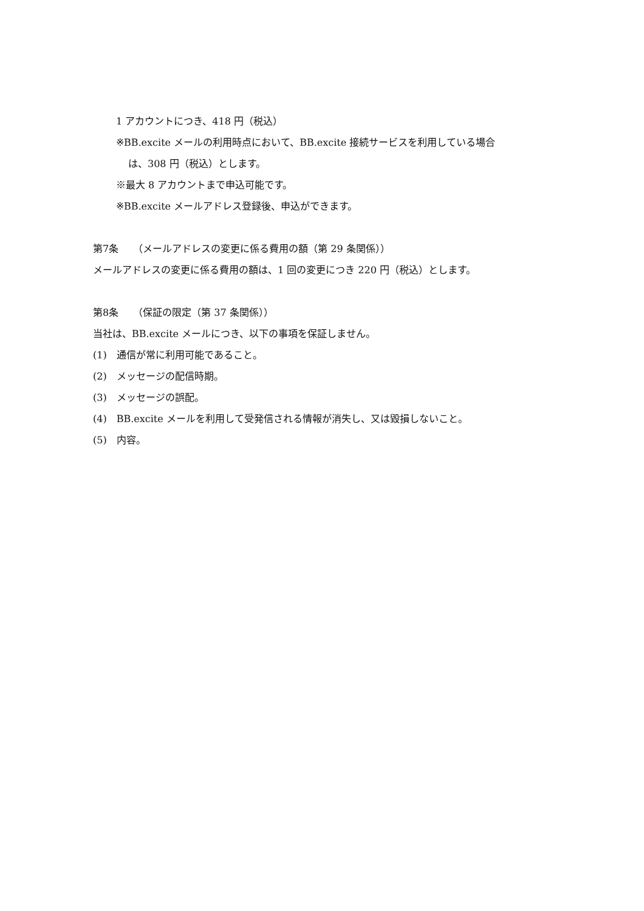1 アカウントにつき、418 円（税込）
※BB.excite メールの利用時点において、BB.excite 接続サービスを利用している場合
は、308 円（税込）とします。
※最大 8 アカウントまで申込可能です。
※BB.excite メールアドレス登録後、申込ができます。
第7条　　（メールアドレスの変更に係る費用の額（第 29 条関係））
メールアドレスの変更に係る費用の額は、1 回の変更につき 220 円（税込）とします。
第8条　　（保証の限定（第 37 条関係））
当社は、BB.excite メールにつき、以下の事項を保証しません。
(1)　通信が常に利用可能であること。
(2)　メッセージの配信時期。
(3)　メッセージの誤配。
(4)　BB.excite メールを利用して受発信される情報が消失し、又は毀損しないこと。
(5)　内容。